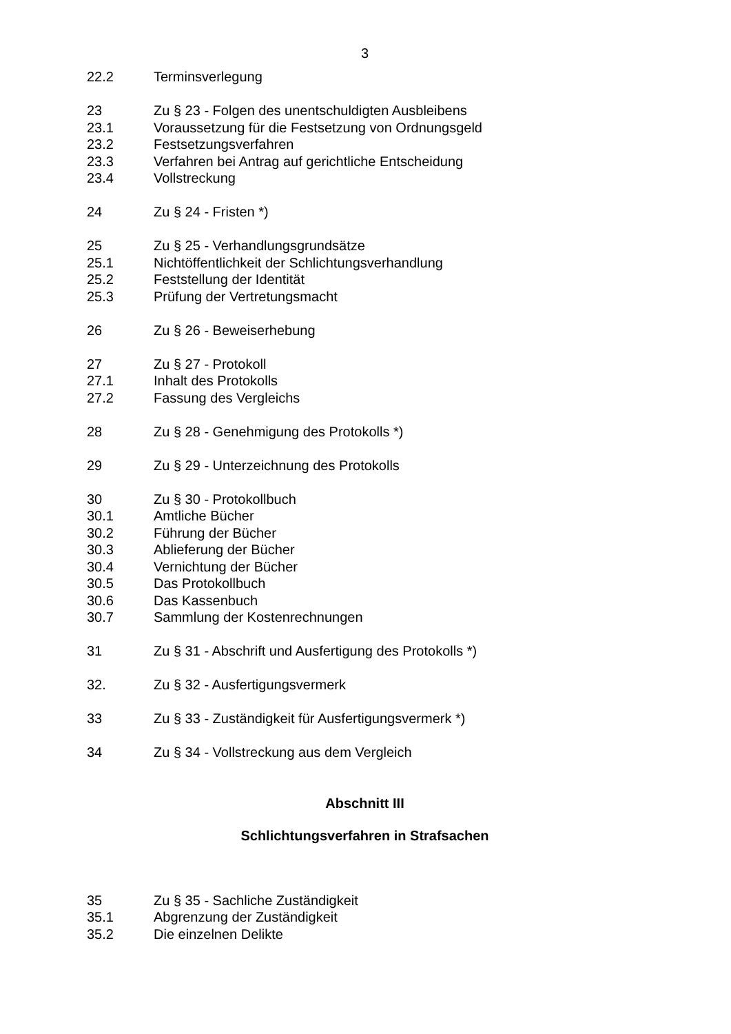3
22.2 Terminsverlegung
23 Zu § 23 - Folgen des unentschuldigten Ausbleibens
23.1 Voraussetzung für die Festsetzung von Ordnungsgeld
23.2 Festsetzungsverfahren
23.3 Verfahren bei Antrag auf gerichtliche Entscheidung
23.4 Vollstreckung
24 Zu § 24 - Fristen *)
25 Zu § 25 - Verhandlungsgrundsätze
25.1 Nichtöffentlichkeit der Schlichtungsverhandlung
25.2 Feststellung der Identität
25.3 Prüfung der Vertretungsmacht
26 Zu § 26 - Beweiserhebung
27 Zu § 27 - Protokoll
27.1 Inhalt des Protokolls
27.2 Fassung des Vergleichs
28 Zu § 28 - Genehmigung des Protokolls *)
29 Zu § 29 - Unterzeichnung des Protokolls
30 Zu § 30 - Protokollbuch
30.1 Amtliche Bücher
30.2 Führung der Bücher
30.3 Ablieferung der Bücher
30.4 Vernichtung der Bücher
30.5 Das Protokollbuch
30.6 Das Kassenbuch
30.7 Sammlung der Kostenrechnungen
31 Zu § 31 - Abschrift und Ausfertigung des Protokolls *)
32. Zu § 32 - Ausfertigungsvermerk
33 Zu § 33 - Zuständigkeit für Ausfertigungsvermerk *)
34 Zu § 34 - Vollstreckung aus dem Vergleich
Abschnitt III
Schlichtungsverfahren in Strafsachen
35 Zu § 35 - Sachliche Zuständigkeit
35.1 Abgrenzung der Zuständigkeit
35.2 Die einzelnen Delikte